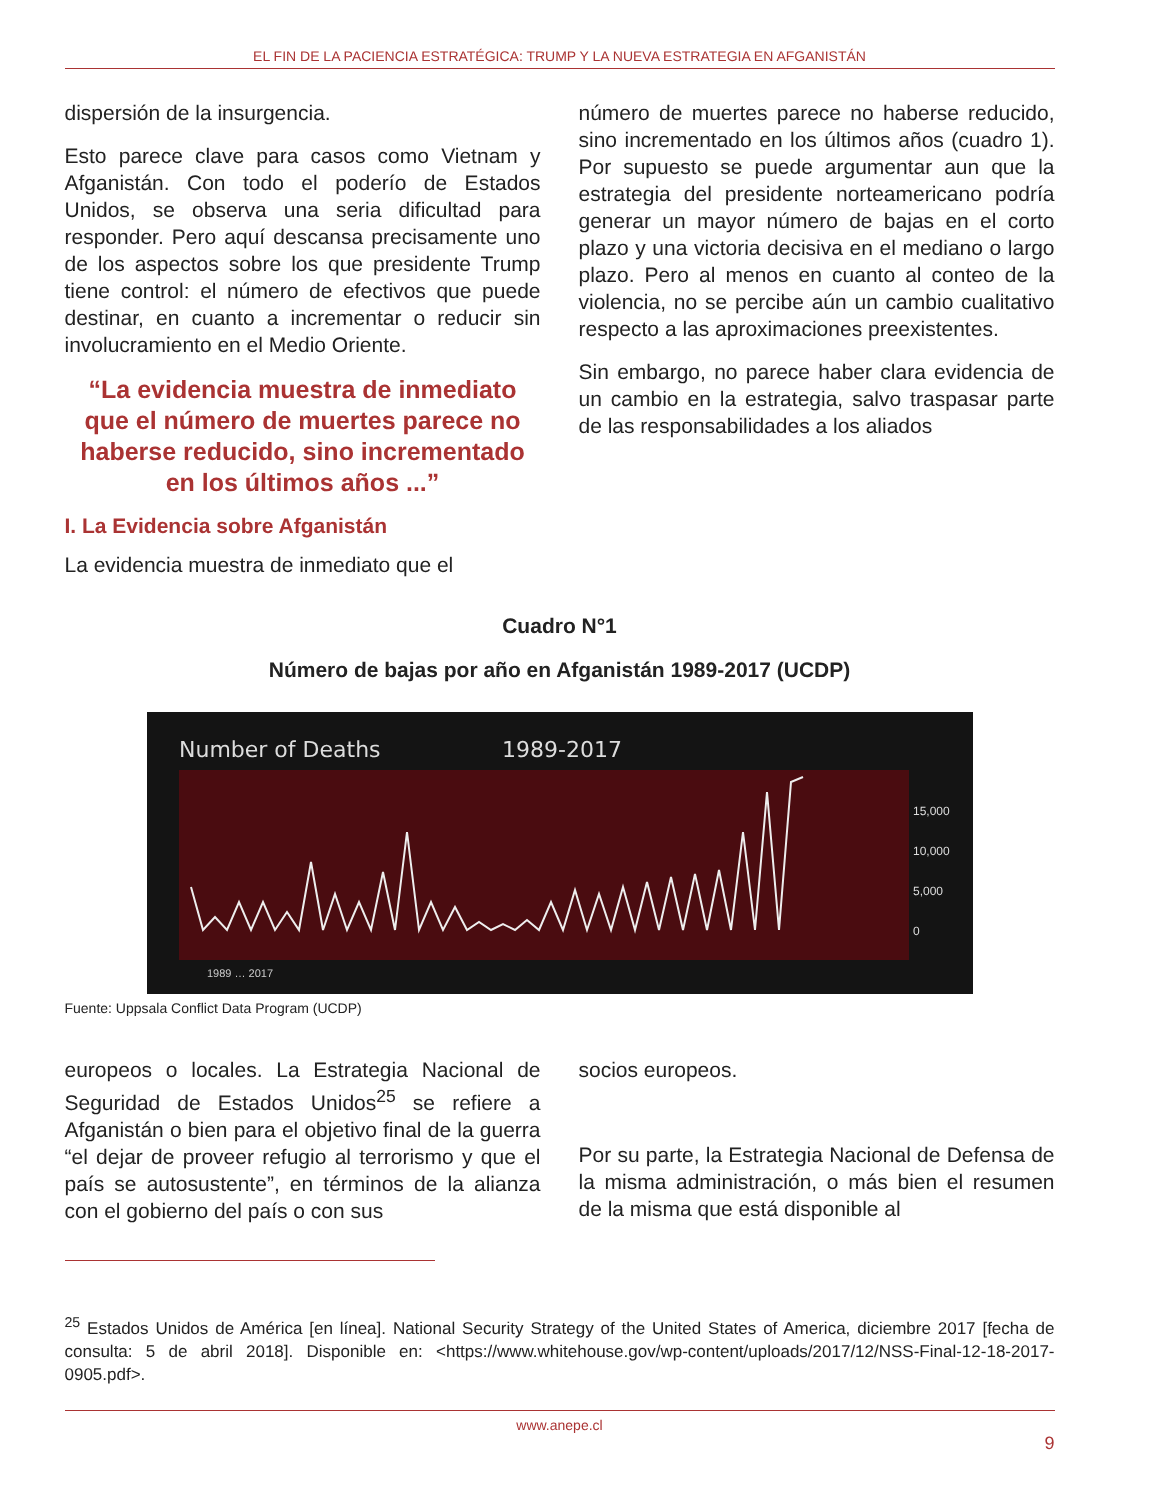EL FIN DE LA PACIENCIA ESTRATÉGICA: TRUMP Y LA NUEVA ESTRATEGIA EN AFGANISTÁN
dispersión de la insurgencia.
Esto parece clave para casos como Vietnam y Afganistán. Con todo el poderío de Estados Unidos, se observa una seria dificultad para responder. Pero aquí descansa precisamente uno de los aspectos sobre los que presidente Trump tiene control: el número de efectivos que puede destinar, en cuanto a incrementar o reducir sin involucramiento en el Medio Oriente.
“La evidencia muestra de inmediato que el número de muertes parece no haberse reducido, sino incrementado en los últimos años ...”
I. La Evidencia sobre Afganistán
La evidencia muestra de inmediato que el
número de muertes parece no haberse reducido, sino incrementado en los últimos años (cuadro 1). Por supuesto se puede argumentar aun que la estrategia del presidente norteamericano podría generar un mayor número de bajas en el corto plazo y una victoria decisiva en el mediano o largo plazo. Pero al menos en cuanto al conteo de la violencia, no se percibe aún un cambio cualitativo respecto a las aproximaciones preexistentes.
Sin embargo, no parece haber clara evidencia de un cambio en la estrategia, salvo traspasar parte de las responsabilidades a los aliados
Cuadro N°1
Número de bajas por año en Afganistán 1989-2017 (UCDP)
Number of Deaths
1989-2017
15,000
10,000
5,000
0
1989 … 2017
Fuente: Uppsala Conflict Data Program (UCDP)
europeos o locales. La Estrategia Nacional de Seguridad de Estados Unidos<sup>25</sup> se refiere a Afganistán o bien para el objetivo final de la guerra “el dejar de proveer refugio al terrorismo y que el país se autosustente”, en términos de la alianza con el gobierno del país o con sus
socios europeos.
Por su parte, la Estrategia Nacional de Defensa de la misma administración, o más bien el resumen de la misma que está disponible al
<sup>25</sup> Estados Unidos de América [en línea]. National Security Strategy of the United States of America, diciembre 2017 [fecha de consulta: 5 de abril 2018]. Disponible en: <https://www.whitehouse.gov/wp-content/uploads/2017/12/NSS-Final-12-18-2017-0905.pdf>.
www.anepe.cl
9